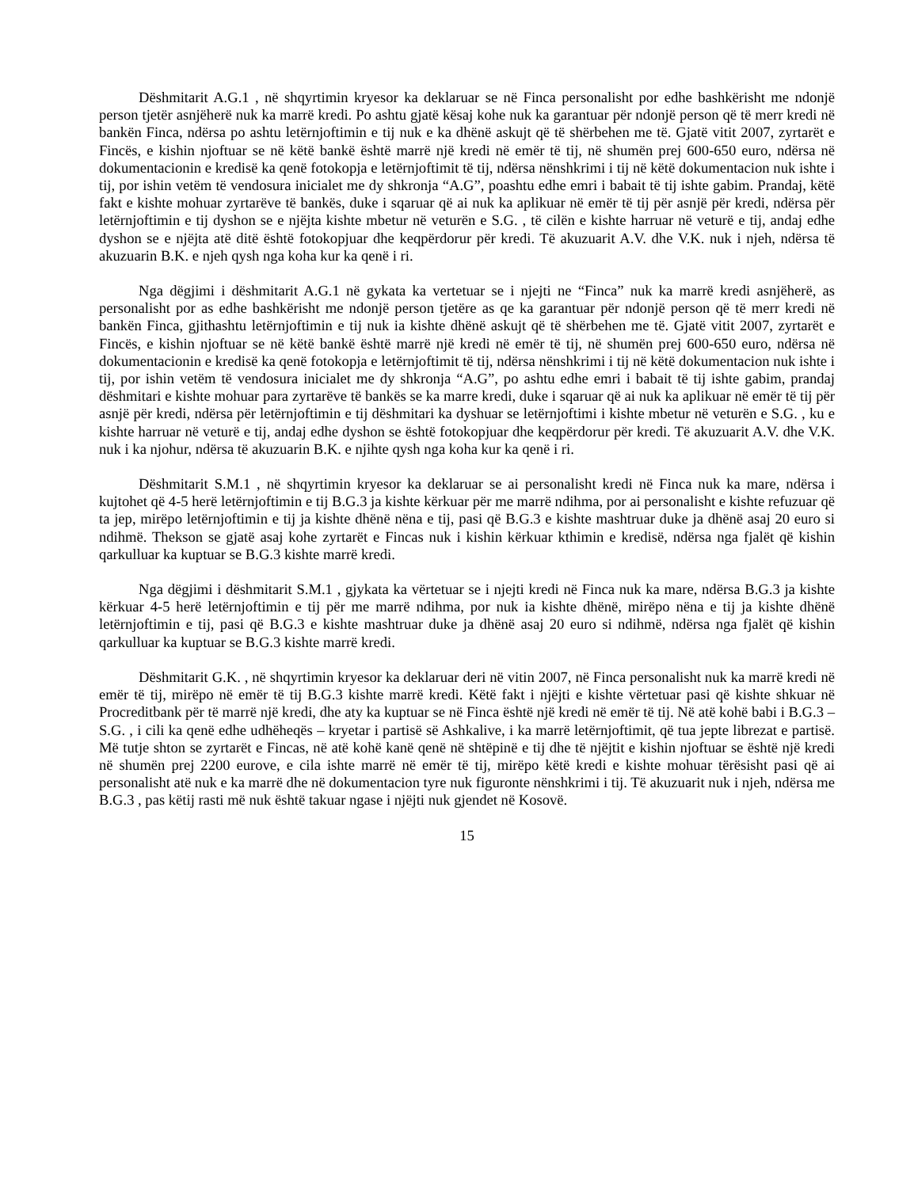Dëshmitarit A.G.1 , në shqyrtimin kryesor ka deklaruar se në Finca personalisht por edhe bashkërisht me ndonjë person tjetër asnjëherë nuk ka marrë kredi. Po ashtu gjatë kësaj kohe nuk ka garantuar për ndonjë person që të merr kredi në bankën Finca, ndërsa po ashtu letërnjoftimin e tij nuk e ka dhënë askujt që të shërbehen me të. Gjatë vitit 2007, zyrtarët e Fincës, e kishin njoftuar se në këtë bankë është marrë një kredi në emër të tij, në shumën prej 600-650 euro, ndërsa në dokumentacionin e kredisë ka qenë fotokopja e letërnjoftimit të tij, ndërsa nënshkrimi i tij në këtë dokumentacion nuk ishte i tij, por ishin vetëm të vendosura inicialet me dy shkronja “A.G”, poashtu edhe emri i babait të tij ishte gabim. Prandaj, këtë fakt e kishte mohuar zyrtarëve të bankës, duke i sqaruar që ai nuk ka aplikuar në emër të tij për asnjë për kredi, ndërsa për letërnjoftimin e tij dyshon se e njëjta kishte mbetur në veturën e S.G. , të cilën e kishte harruar në veturë e tij, andaj edhe dyshon se e njëjta atë ditë është fotokopjuar dhe keqpërdorur për kredi. Të akuzuarit A.V. dhe V.K. nuk i njeh, ndërsa të akuzuarin B.K. e njeh qysh nga koha kur ka qenë i ri.
Nga dëgjimi i dëshmitarit A.G.1 në gykata ka vertetuar se i njejti ne “Finca” nuk ka marrë kredi asnjëherë, as personalisht por as edhe bashkërisht me ndonjë person tjetëre as qe ka garantuar për ndonjë person që të merr kredi në bankën Finca, gjithashtu letërnjoftimin e tij nuk ia kishte dhënë askujt që të shërbehen me të. Gjatë vitit 2007, zyrtarët e Fincës, e kishin njoftuar se në këtë bankë është marrë një kredi në emër të tij, në shumën prej 600-650 euro, ndërsa në dokumentacionin e kredisë ka qenë fotokopja e letërnjoftimit të tij, ndërsa nënshkrimi i tij në këtë dokumentacion nuk ishte i tij, por ishin vetëm të vendosura inicialet me dy shkronja “A.G”, po ashtu edhe emri i babait të tij ishte gabim, prandaj dëshmitari e kishte mohuar para zyrtarëve të bankës se ka marre kredi, duke i sqaruar që ai nuk ka aplikuar në emër të tij për asnjë për kredi, ndërsa për letërnjoftimin e tij dëshmitari ka dyshuar se letërnjoftimi i kishte mbetur në veturën e S.G. , ku e kishte harruar në veturë e tij, andaj edhe dyshon se është fotokopjuar dhe keqpërdorur për kredi. Të akuzuarit A.V. dhe V.K. nuk i ka njohur, ndërsa të akuzuarin B.K. e njihte qysh nga koha kur ka qenë i ri.
Dëshmitarit S.M.1 , në shqyrtimin kryesor ka deklaruar se ai personalisht kredi në Finca nuk ka mare, ndërsa i kujtohet që 4-5 herë letërnjoftimin e tij B.G.3 ja kishte kërkuar për me marrë ndihma, por ai personalisht e kishte refuzuar që ta jep, mirëpo letërnjoftimin e tij ja kishte dhënë nëna e tij, pasi që B.G.3 e kishte mashtruar duke ja dhënë asaj 20 euro si ndihmë. Thekson se gjatë asaj kohe zyrtarët e Fincas nuk i kishin kërkuar kthimin e kredisë, ndërsa nga fjalët që kishin qarkulluar ka kuptuar se B.G.3 kishte marrë kredi.
Nga dëgjimi i dëshmitarit S.M.1 , gjykata ka vërtetuar se i njejti kredi në Finca nuk ka mare, ndërsa B.G.3 ja kishte kërkuar 4-5 herë letërnjoftimin e tij për me marrë ndihma, por nuk ia kishte dhënë, mirëpo nëna e tij ja kishte dhënë letërnjoftimin e tij, pasi që B.G.3 e kishte mashtruar duke ja dhënë asaj 20 euro si ndihmë, ndërsa nga fjalët që kishin qarkulluar ka kuptuar se B.G.3 kishte marrë kredi.
Dëshmitarit G.K. , në shqyrtimin kryesor ka deklaruar deri në vitin 2007, në Finca personalisht nuk ka marrë kredi në emër të tij, mirëpo në emër të tij B.G.3 kishte marrë kredi. Këtë fakt i njëjti e kishte vërtetuar pasi që kishte shkuar në Procreditbank për të marrë një kredi, dhe aty ka kuptuar se në Finca është një kredi në emër të tij. Në atë kohë babi i B.G.3 – S.G. , i cili ka qenë edhe udhëheqës – kryetar i partisë së Ashkalive, i ka marrë letërnjoftimit, që tua jepte librezat e partisë. Më tutje shton se zyrtarët e Fincas, në atë kohë kanë qenë në shtëpinë e tij dhe të njëjtit e kishin njoftuar se është një kredi në shumën prej 2200 eurove, e cila ishte marrë në emër të tij, mirëpo këtë kredi e kishte mohuar tërësisht pasi që ai personalisht atë nuk e ka marrë dhe në dokumentacion tyre nuk figuronte nënshkrimi i tij. Të akuzuarit nuk i njeh, ndërsa me B.G.3 , pas këtij rasti më nuk është takuar ngase i njëjti nuk gjendet në Kosovë.
15